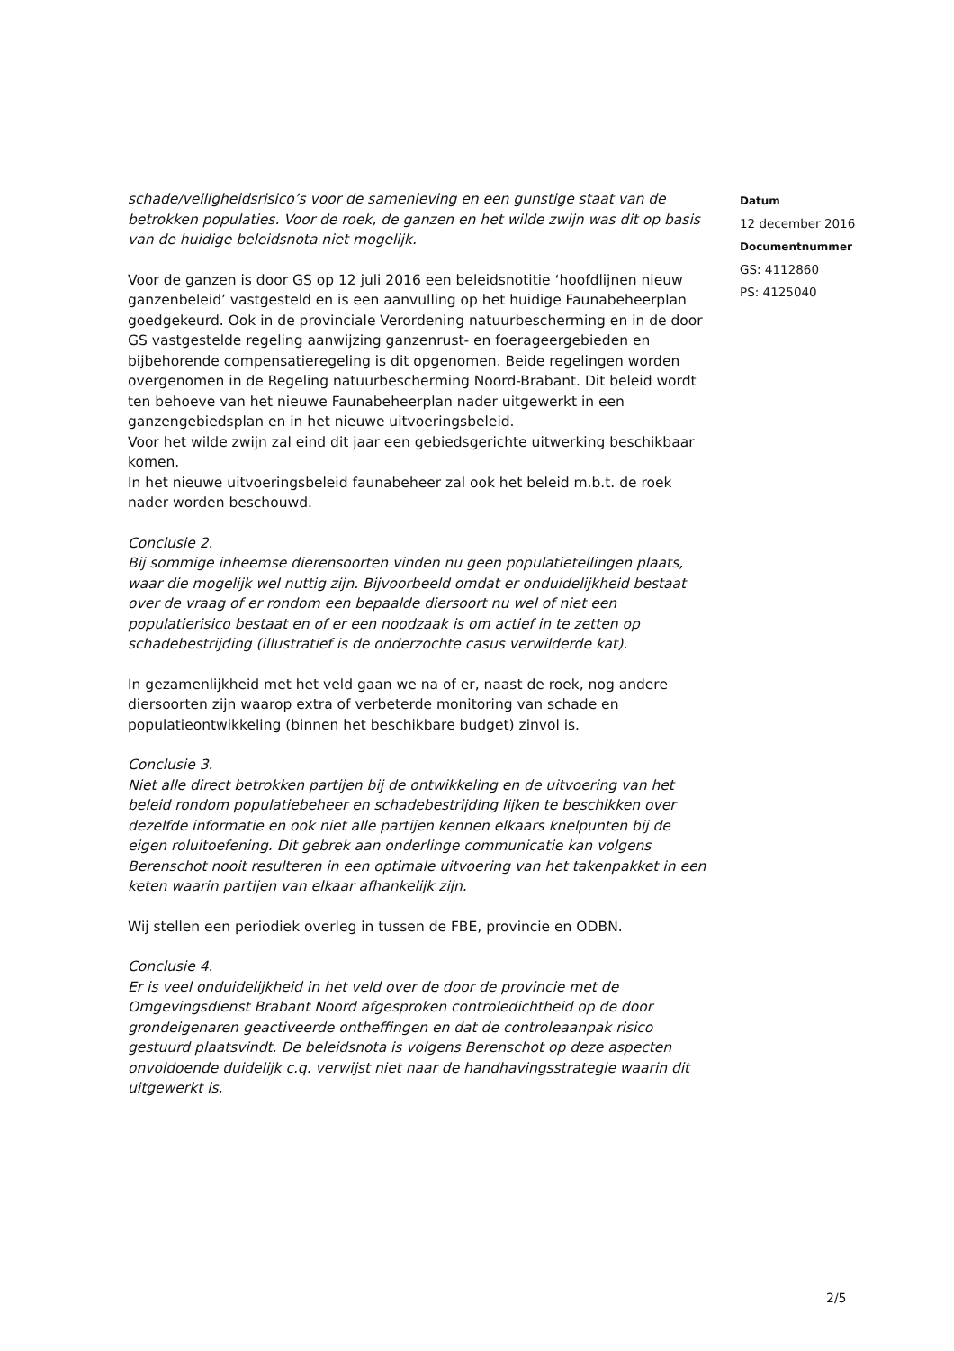schade/veiligheidsrisico’s voor de samenleving en een gunstige staat van de betrokken populaties. Voor de roek, de ganzen en het wilde zwijn was dit op basis van de huidige beleidsnota niet mogelijk.
Voor de ganzen is door GS op 12 juli 2016 een beleidsnotitie ‘hoofdlijnen nieuw ganzenbeleid’ vastgesteld en is een aanvulling op het huidige Faunabeheerplan goedgekeurd. Ook in de provinciale Verordening natuurbescherming en in de door GS vastgestelde regeling aanwijzing ganzenrust- en foerageergebieden en bijbehorende compensatieregeling is dit opgenomen. Beide regelingen worden overgenomen in de Regeling natuurbescherming Noord-Brabant. Dit beleid wordt ten behoeve van het nieuwe Faunabeheerplan nader uitgewerkt in een ganzengebiedsplan en in het nieuwe uitvoeringsbeleid.
Voor het wilde zwijn zal eind dit jaar een gebiedsgerichte uitwerking beschikbaar komen.
In het nieuwe uitvoeringsbeleid faunabeheer zal ook het beleid m.b.t. de roek nader worden beschouwd.
Conclusie 2.
Bij sommige inheemse dierensoorten vinden nu geen populatietellingen plaats, waar die mogelijk wel nuttig zijn. Bijvoorbeeld omdat er onduidelijkheid bestaat over de vraag of er rondom een bepaalde diersoort nu wel of niet een populatierisico bestaat en of er een noodzaak is om actief in te zetten op schadebestrijding (illustratief is de onderzochte casus verwilderde kat).
In gezamenlijkheid met het veld gaan we na of er, naast de roek, nog andere diersoorten zijn waarop extra of verbeterde monitoring van schade en populatieontwikkeling (binnen het beschikbare budget) zinvol is.
Conclusie 3.
Niet alle direct betrokken partijen bij de ontwikkeling en de uitvoering van het beleid rondom populatiebeheer en schadebestrijding lijken te beschikken over dezelfde informatie en ook niet alle partijen kennen elkaars knelpunten bij de eigen roluitoefening. Dit gebrek aan onderlinge communicatie kan volgens Berenschot nooit resulteren in een optimale uitvoering van het takenpakket in een keten waarin partijen van elkaar afhankelijk zijn.
Wij stellen een periodiek overleg in tussen de FBE, provincie en ODBN.
Conclusie 4.
Er is veel onduidelijkheid in het veld over de door de provincie met de Omgevingsdienst Brabant Noord afgesproken controledichtheid op de door grondeigenaren geactiveerde ontheffingen en dat de controleaanpak risico gestuurd plaatsvindt. De beleidsnota is volgens Berenschot op deze aspecten onvoldoende duidelijk c.q. verwijst niet naar de handhavingsstrategie waarin dit uitgewerkt is.
Datum
12 december 2016
Documentnummer
GS: 4112860
PS: 4125040
2/5